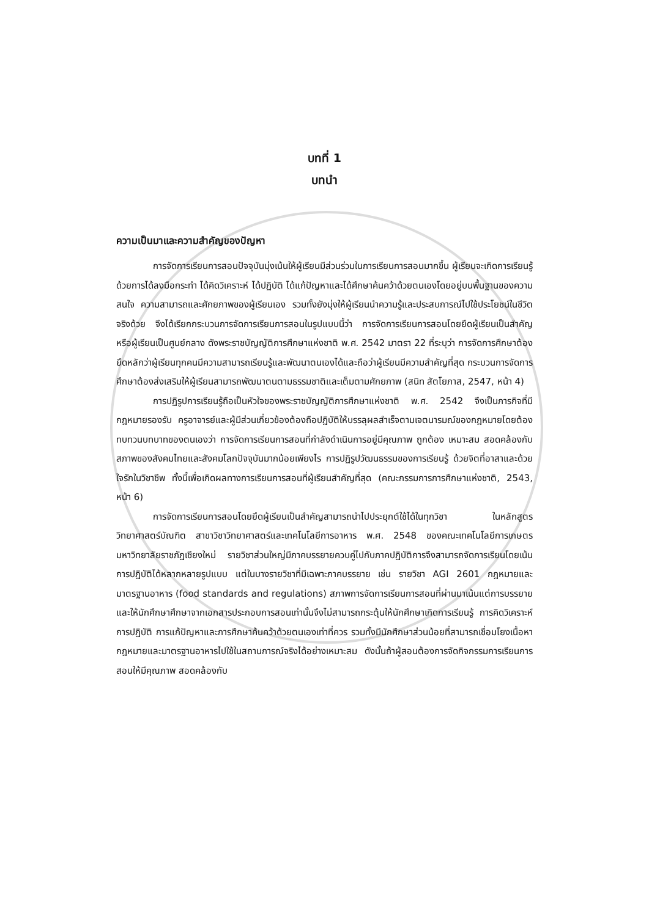บทที่ 1
บทนำ
ความเป็นมาและความสำคัญของปัญหา
การจัดการเรียนการสอนปัจจุบันมุ่งเน้นให้ผู้เรียนมีส่วนร่วมในการเรียนการสอนมากขึ้น ผู้เรียนจะเกิดการเรียนรู้ด้วยการได้ลงมือกระทำ ได้คิดวิเคราะห์ ได้ปฏิบัติ ได้แก้ปัญหาและได้ศึกษาค้นคว้าด้วยตนเองโดยอยู่บนพื้นฐานของความสนใจ ความสามารถและศักยภาพของผู้เรียนเอง รวมทั้งยังมุ่งให้ผู้เรียนนำความรู้และประสบการณ์ไปใช้ประโยชน์ในชีวิตจริงด้วย จึงได้เรียกกระบวนการจัดการเรียนการสอนในรูปแบบนี้ว่า การจัดการเรียนการสอนโดยยึดผู้เรียนเป็นสำคัญหรือผู้เรียนเป็นศูนย์กลาง ดังพระราชบัญญัติการศึกษาแห่งชาติ พ.ศ. 2542 มาตรา 22 ที่ระบุว่า การจัดการศึกษาต้องยึดหลักว่าผู้เรียนทุกคนมีความสามารถเรียนรู้และพัฒนาตนเองได้และถือว่าผู้เรียนมีความสำคัญที่สุด กระบวนการจัดการศึกษาต้องส่งเสริมให้ผู้เรียนสามารถพัฒนาตนตามธรรมชาติและเต็มตามศักยภาพ (สนิท สัตโยภาส, 2547, หน้า 4)
การปฏิรูปการเรียนรู้ถือเป็นหัวใจของพระราชบัญญัติการศึกษาแห่งชาติ พ.ศ. 2542 จึงเป็นภารกิจที่มีกฎหมายรองรับ ครูอาจารย์และผู้มีส่วนเกี่ยวข้องต้องถือปฏิบัติให้บรรลุผลสำเร็จตามเจตนารมณ์ของกฎหมายโดยต้องทบทวนบทบาทของตนเองว่า การจัดการเรียนการสอนที่กำลังดำเนินการอยู่มีคุณภาพ ถูกต้อง เหมาะสม สอดคล้องกับสภาพของสังคมไทยและสังคมโลกปัจจุบันมากน้อยเพียงไร การปฏิรูปวัฒนธรรมของการเรียนรู้ ด้วยจิตที่อาสาและด้วยใจรักในวิชาชีพ ทั้งนี้เพื่อเกิดผลทางการเรียนการสอนที่ผู้เรียนสำคัญที่สุด (คณะกรรมการการศึกษาแห่งชาติ, 2543, หน้า 6)
การจัดการเรียนการสอนโดยยึดผู้เรียนเป็นสำคัญสามารถนำไปประยุกต์ใช้ได้ในทุกวิชา ในหลักสูตรวิทยาศาสตร์บัณฑิต สาขาวิชาวิทยาศาสตร์และเทคโนโลยีการอาหาร พ.ศ. 2548 ของคณะเทคโนโลยีการเกษตร มหาวิทยาลัยราชภัฏเชียงใหม่ รายวิชาส่วนใหญ่มีภาคบรรยายควบคู่ไปกับภาคปฏิบัติการจึงสามารถจัดการเรียนโดยเน้นการปฏิบัติได้หลากหลายรูปแบบ แต่ในบางรายวิชาที่มีเฉพาะภาคบรรยาย เช่น รายวิชา AGI 2601 กฎหมายและมาตรฐานอาหาร (food standards and regulations) สภาพการจัดการเรียนการสอนที่ผ่านมาเน้นแต่การบรรยายและให้นักศึกษาศึกษาจากเอกสารประกอบการสอนเท่านั้นจึงไม่สามารถกระตุ้นให้นักศึกษาเกิดการเรียนรู้ การคิดวิเคราะห์ การปฏิบัติ การแก้ปัญหาและการศึกษาค้นคว้าด้วยตนเองเท่าที่ควร รวมทั้งมีนักศึกษาส่วนน้อยที่สามารถเชื่อมโยงเนื้อหากฎหมายและมาตรฐานอาหารไปใช้ในสถานการณ์จริงได้อย่างเหมาะสม ดังนั้นถ้าผู้สอนต้องการจัดกิจกรรมการเรียนการสอนให้มีคุณภาพ สอดคล้องกับ